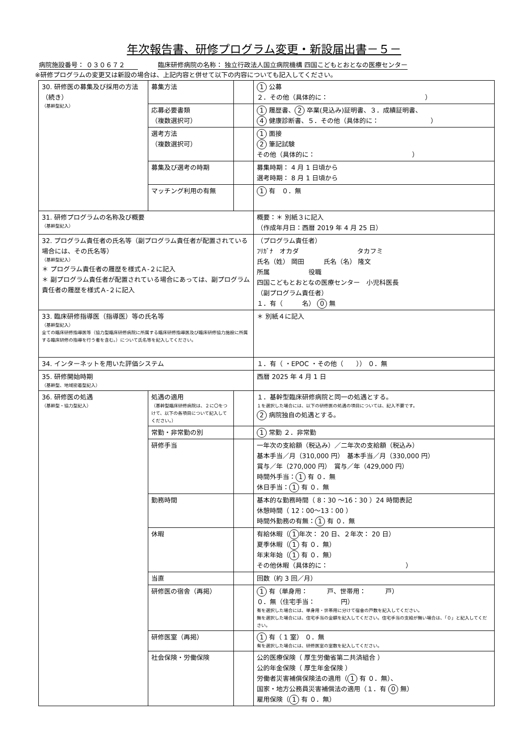年次報告書、研修プログラム変更・新設届出書－５－
病院施設番号： ０３０６７２　　臨床研修病院の名称： 独立行政法人国立病院機構 四国こどもとおとなの医療センター
※研修プログラムの変更又は新設の場合は、上記内容と併せて以下の内容についても記入してください。
| 30. 研修医の募集及び採用の方法（続き） （基幹型記入） | 募集方法 | | 1 公募 ２．その他（具体的に： ） |
| | 応募必要書類 （複数選択可） | | 1 履歴書、 2 卒業(見込み)証明書、３．成績証明書、 4 健康診断書、５．その他（具体的に： ） |
| | 選考方法 （複数選択可） | | 1 面接 2 筆記試験 その他（具体的に： ） |
| | 募集及び選考の時期 | | 募集時期： 4 月 1 日頃から 選考時期： 8 月 1 日頃から |
| | マッチング利用の有無 | | 1 有 ０．無 |
| 31. 研修プログラムの名称及び概要 （基幹型記入） | | | 概要：＊ 別紙３に記入 （作成年月日：西暦 2019 年 4 月 25 日） |
| 32. プログラム責任者の氏名等（副プログラム責任者が配置されている場合には、その氏名等） （基幹型記入） ＊ プログラム責任者の履歴を様式Ａ-２に記入 ＊ 副プログラム責任者が配置されている場合にあっては、副プログラム責任者の履歴を様式Ａ-２に記入 | | | （プログラム責任者） ﾌﾘｶﾞﾅ オカダ タカフミ 氏名（姓） 岡田 氏名（名） 隆文 所属 役職 四国こどもとおとなの医療センター 小児科医長 （副プログラム責任者） １．有（ 名） 0 無 |
| 33. 臨床研修指導医（指導医）等の氏名等 （基幹型記入） 全ての臨床研修指導医等（協力型臨床研修病院に所属する臨床研修指導医及び臨床研修協力施設に所属する臨床研修の指導を行う者を含む。）について氏名等を記入してください。 | | | ＊ 別紙４に記入 |
| 34. インターネットを用いた評価システム | | | １．有（ ・EPOC ・その他（ ）） ０．無 |
| 35. 研修開始時期 （基幹型、地域密着型記入） | | | 西暦 2025 年 4 月 1 日 |
| 36. 研修医の処遇 （基幹型・協力型記入） | 処遇の適用 （基幹型臨床研修病院は、２に〇をつけて、以下の各項目について記入してください。） | | １．基幹型臨床研修病院と同一の処遇とする。 １を選択した場合には、以下の研修医の処遇の項目については、記入不要です。 2 病院独自の処遇とする。 |
| | 常勤・非常勤の別 | | 1 常勤 ２．非常勤 |
| | 研修手当 | | 一年次の支給額（税込み）／二年次の支給額（税込み） 基本手当／月（310,000 円） 基本手当／月（330,000 円） 賞与／年（270,000 円） 賞与／年（429,000 円） 時間外手当： 1 有 ０．無 休日手当： 1 有 ０．無 |
| | 勤務時間 | | 基本的な勤務時間（ 8：30 ～16：30 ）24 時間表記 休憩時間（ 12：00～13：00 ） 時間外勤務の有無： 1 有 ０．無 |
| | 休暇 | | 有給休暇（ 1 年次： 20 日、２年次： 20 日） 夏季休暇（ 1 有 ０．無） 年末年始（ 1 有 ０．無） その他休暇（具体的に： ） |
| | 当直 | | 回数（約 3 回／月） |
| | 研修医の宿舎（再掲） | | 1 有（単身用： 戸、世帯用： 戸） ０．無（住宅手当： 円） 有を選択した場合には、単身用・世帯用に分けて宿舎の戸数を記入してください。 無を選択した場合には、住宅手当の金額を記入してください。住宅手当の支給が無い場合は、「０」と記入してください。 |
| | 研修医室（再掲） | | 1 有（ 1 室） ０．無 有を選択した場合には、研修医室の室数を記入してください。 |
| | 社会保険・労働保険 | | 公的医療保険（ 厚生労働省第二共済組合 ） 公的年金保険（ 厚生年金保険 ） 労働者災害補償保険法の適用（ 1 有 ０．無）、 国家・地方公務員災害補償法の適用（１．有 0 無） 雇用保険（ 1 有 ０．無） |